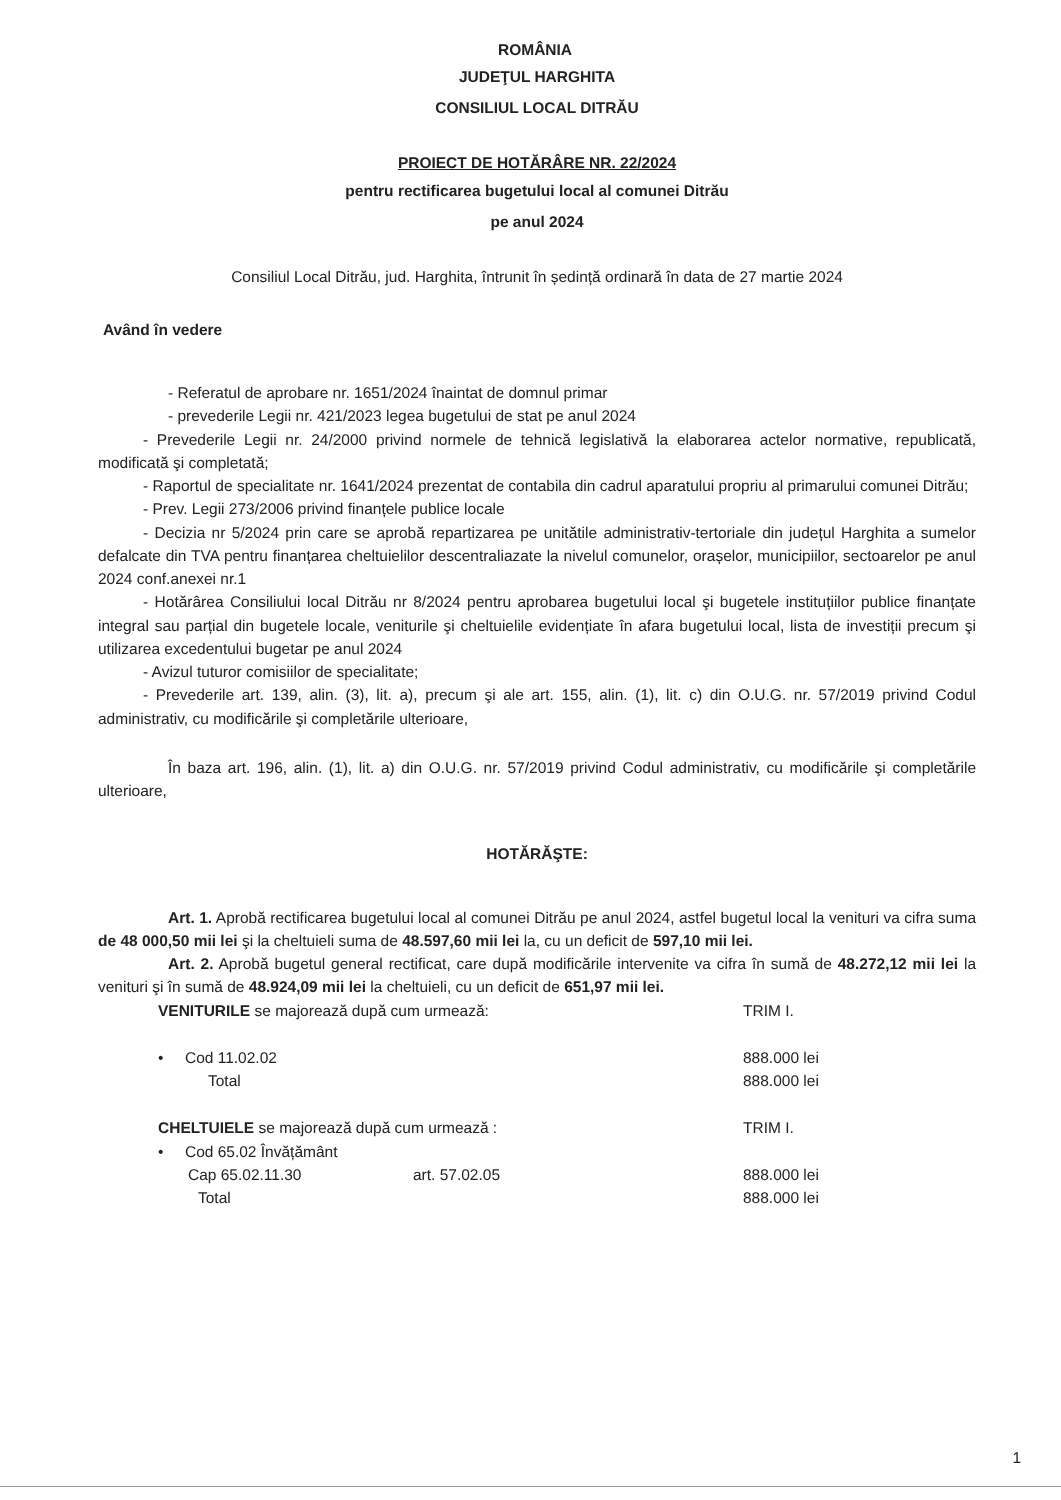ROMÂNIA
JUDEŢUL HARGHITA
CONSILIUL LOCAL DITRĂU
PROIECT DE HOTĂRÂRE NR. 22/2024
pentru rectificarea bugetului local al comunei Ditrău
pe anul 2024
Consiliul Local Ditrău, jud. Harghita, întrunit în ședință ordinară în data de 27 martie 2024
Având în vedere
- Referatul de aprobare nr. 1651/2024 înaintat de domnul primar
- prevederile Legii nr. 421/2023 legea bugetului de stat pe anul 2024
- Prevederile Legii nr. 24/2000 privind normele de tehnică legislativă la elaborarea actelor normative, republicată, modificată şi completată;
- Raportul de specialitate nr. 1641/2024 prezentat de contabila din cadrul aparatului propriu al primarului comunei Ditrău;
- Prev. Legii 273/2006 privind finanțele publice locale
- Decizia nr 5/2024 prin care se aprobă repartizarea pe unitătile administrativ-tertoriale din județul Harghita a sumelor defalcate din TVA pentru finanțarea cheltuielilor descentraliazate la nivelul comunelor, orașelor, municipiilor, sectoarelor pe anul 2024 conf.anexei nr.1
- Hotărârea Consiliului local Ditrău nr 8/2024 pentru aprobarea bugetului local şi bugetele instituțiilor publice finanțate integral sau parțial din bugetele locale, veniturile şi cheltuielile evidențiate în afara bugetului local, lista de investiții precum şi utilizarea excedentului bugetar pe anul 2024
- Avizul tuturor comisiilor de specialitate;
- Prevederile art. 139, alin. (3), lit. a), precum şi ale art. 155, alin. (1), lit. c) din O.U.G. nr. 57/2019 privind Codul administrativ, cu modificările şi completările ulterioare,
În baza art. 196, alin. (1), lit. a) din O.U.G. nr. 57/2019 privind Codul administrativ, cu modificările şi completările ulterioare,
HOTĂRĂŞTE:
Art. 1. Aprobă rectificarea bugetului local al comunei Ditrău pe anul 2024, astfel bugetul local la venituri va cifra suma de 48 000,50 mii lei şi la cheltuieli suma de 48.597,60 mii lei la, cu un deficit de 597,10 mii lei.
Art. 2. Aprobă bugetul general rectificat, care după modificările intervenite va cifra în sumă de 48.272,12 mii lei la venituri şi în sumă de 48.924,09 mii lei la cheltuieli, cu un deficit de 651,97 mii lei.
VENITURILE se majorează după cum urmează: TRIM I.
• Cod 11.02.02 888.000 lei
Total 888.000 lei
CHELTUIELE se majorează după cum urmează : TRIM I.
• Cod 65.02 Învățământ
Cap 65.02.11.30 art. 57.02.05 888.000 lei
Total 888.000 lei
1